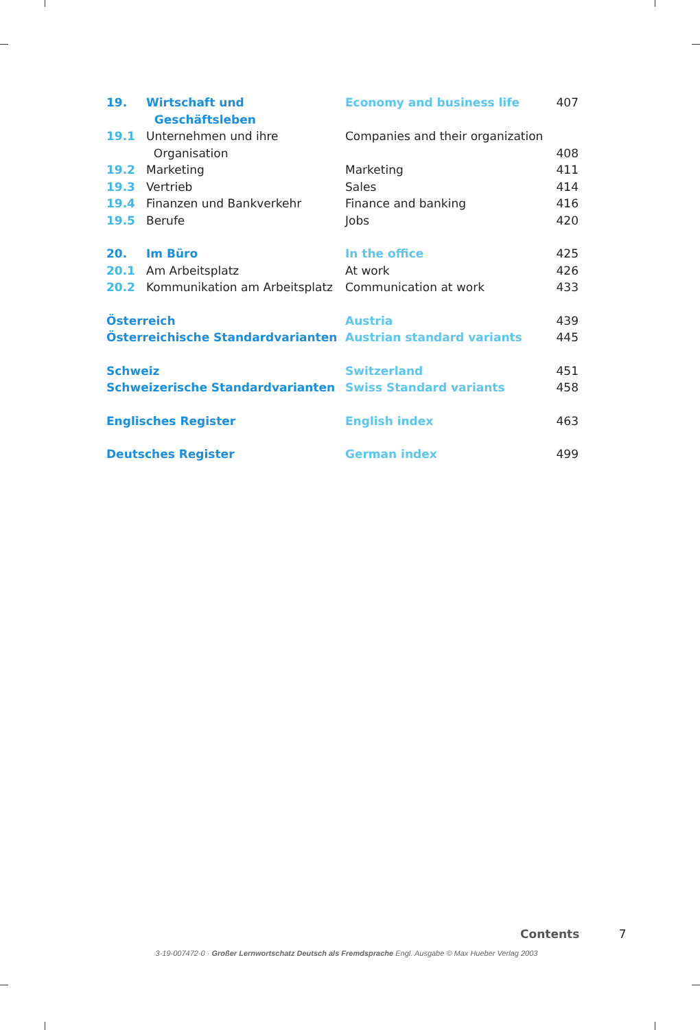| 19. | Wirtschaft und Geschäftsleben | Economy and business life | 407 |
| 19.1 | Unternehmen und ihre Organisation | Companies and their organization | 408 |
| 19.2 | Marketing | Marketing | 411 |
| 19.3 | Vertrieb | Sales | 414 |
| 19.4 | Finanzen und Bankverkehr | Finance and banking | 416 |
| 19.5 | Berufe | Jobs | 420 |
| 20. | Im Büro | In the office | 425 |
| 20.1 | Am Arbeitsplatz | At work | 426 |
| 20.2 | Kommunikation am Arbeitsplatz | Communication at work | 433 |
| Österreich | | Austria | 439 |
| Österreichische Standardvarianten | | Austrian standard variants | 445 |
| Schweiz | | Switzerland | 451 |
| Schweizerische Standardvarianten | | Swiss Standard variants | 458 |
| Englisches Register | | English index | 463 |
| Deutsches Register | | German index | 499 |
Contents 7
3-19-007472-0 · Großer Lernwortschatz Deutsch als Fremdsprache Engl. Ausgabe © Max Hueber Verlag 2003